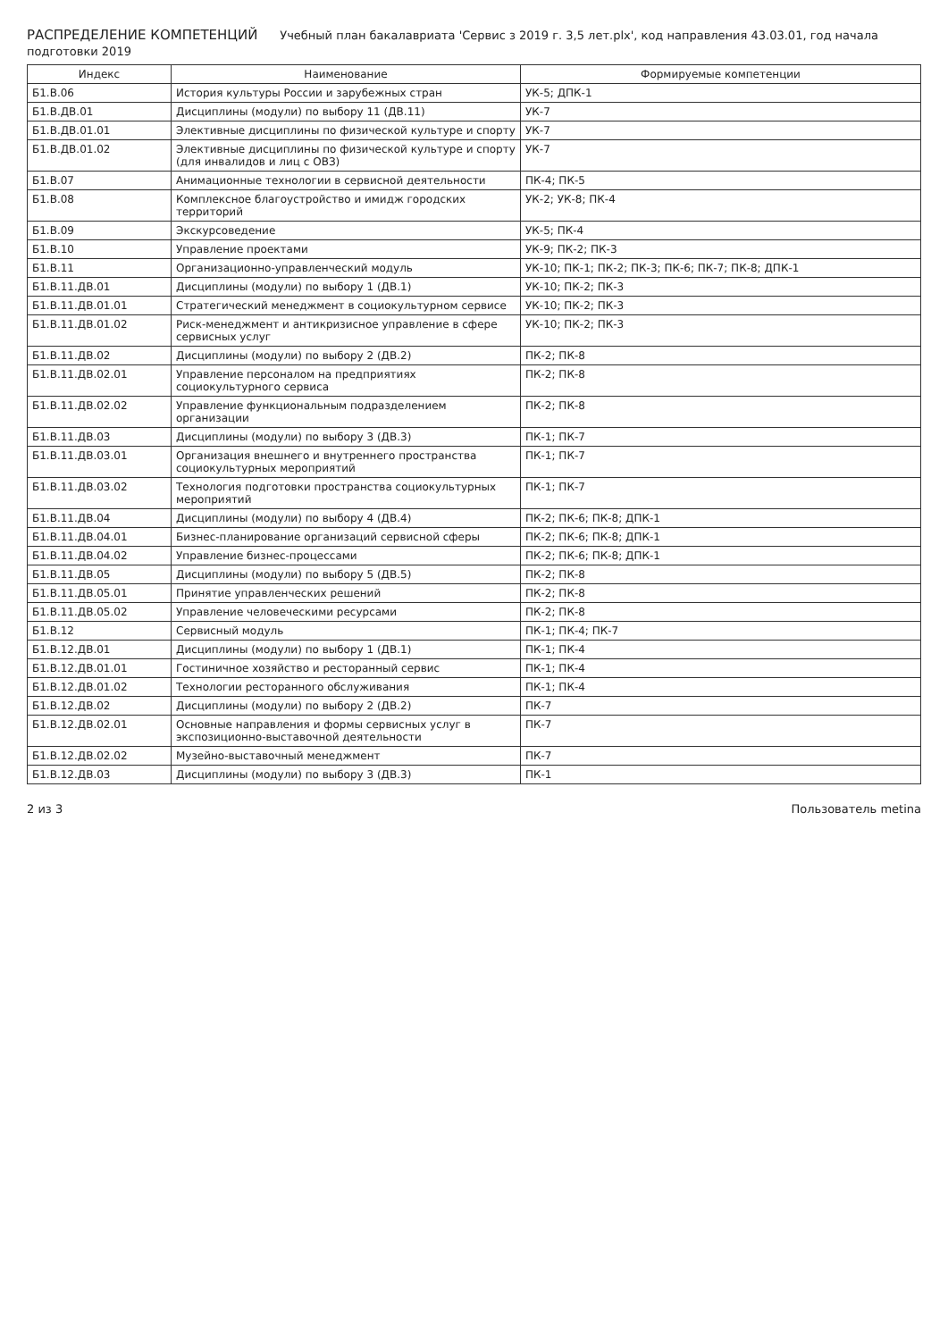РАСПРЕДЕЛЕНИЕ КОМПЕТЕНЦИЙ Учебный план бакалавриата 'Сервис з 2019 г. 3,5 лет.plx', код направления 43.03.01, год начала подготовки 2019
| Индекс | Наименование | Формируемые компетенции |
| --- | --- | --- |
| Б1.В.06 | История культуры России и зарубежных стран | УК-5; ДПК-1 |
| Б1.В.ДВ.01 | Дисциплины (модули) по выбору 11 (ДВ.11) | УК-7 |
| Б1.В.ДВ.01.01 | Элективные дисциплины по физической культуре и спорту | УК-7 |
| Б1.В.ДВ.01.02 | Элективные дисциплины по физической культуре и спорту (для инвалидов и лиц с ОВЗ) | УК-7 |
| Б1.В.07 | Анимационные технологии в сервисной деятельности | ПК-4; ПК-5 |
| Б1.В.08 | Комплексное благоустройство и имидж городских территорий | УК-2; УК-8; ПК-4 |
| Б1.В.09 | Экскурсоведение | УК-5; ПК-4 |
| Б1.В.10 | Управление проектами | УК-9; ПК-2; ПК-3 |
| Б1.В.11 | Организационно-управленческий модуль | УК-10; ПК-1; ПК-2; ПК-3; ПК-6; ПК-7; ПК-8; ДПК-1 |
| Б1.В.11.ДВ.01 | Дисциплины (модули) по выбору 1 (ДВ.1) | УК-10; ПК-2; ПК-3 |
| Б1.В.11.ДВ.01.01 | Стратегический менеджмент в социокультурном сервисе | УК-10; ПК-2; ПК-3 |
| Б1.В.11.ДВ.01.02 | Риск-менеджмент и антикризисное управление в сфере сервисных услуг | УК-10; ПК-2; ПК-3 |
| Б1.В.11.ДВ.02 | Дисциплины (модули) по выбору 2 (ДВ.2) | ПК-2; ПК-8 |
| Б1.В.11.ДВ.02.01 | Управление персоналом на предприятиях социокультурного сервиса | ПК-2; ПК-8 |
| Б1.В.11.ДВ.02.02 | Управление функциональным подразделением организации | ПК-2; ПК-8 |
| Б1.В.11.ДВ.03 | Дисциплины (модули) по выбору 3 (ДВ.3) | ПК-1; ПК-7 |
| Б1.В.11.ДВ.03.01 | Организация внешнего и внутреннего пространства социокультурных мероприятий | ПК-1; ПК-7 |
| Б1.В.11.ДВ.03.02 | Технология подготовки пространства социокультурных мероприятий | ПК-1; ПК-7 |
| Б1.В.11.ДВ.04 | Дисциплины (модули) по выбору 4 (ДВ.4) | ПК-2; ПК-6; ПК-8; ДПК-1 |
| Б1.В.11.ДВ.04.01 | Бизнес-планирование организаций сервисной сферы | ПК-2; ПК-6; ПК-8; ДПК-1 |
| Б1.В.11.ДВ.04.02 | Управление бизнес-процессами | ПК-2; ПК-6; ПК-8; ДПК-1 |
| Б1.В.11.ДВ.05 | Дисциплины (модули) по выбору 5 (ДВ.5) | ПК-2; ПК-8 |
| Б1.В.11.ДВ.05.01 | Принятие управленческих решений | ПК-2; ПК-8 |
| Б1.В.11.ДВ.05.02 | Управление человеческими ресурсами | ПК-2; ПК-8 |
| Б1.В.12 | Сервисный модуль | ПК-1; ПК-4; ПК-7 |
| Б1.В.12.ДВ.01 | Дисциплины (модули) по выбору 1 (ДВ.1) | ПК-1; ПК-4 |
| Б1.В.12.ДВ.01.01 | Гостиничное хозяйство и ресторанный сервис | ПК-1; ПК-4 |
| Б1.В.12.ДВ.01.02 | Технологии ресторанного обслуживания | ПК-1; ПК-4 |
| Б1.В.12.ДВ.02 | Дисциплины (модули) по выбору 2 (ДВ.2) | ПК-7 |
| Б1.В.12.ДВ.02.01 | Основные направления и формы сервисных услуг в экспозиционно-выставочной деятельности | ПК-7 |
| Б1.В.12.ДВ.02.02 | Музейно-выставочный менеджмент | ПК-7 |
| Б1.В.12.ДВ.03 | Дисциплины (модули) по выбору 3 (ДВ.3) | ПК-1 |
2 из 3 Пользователь metina